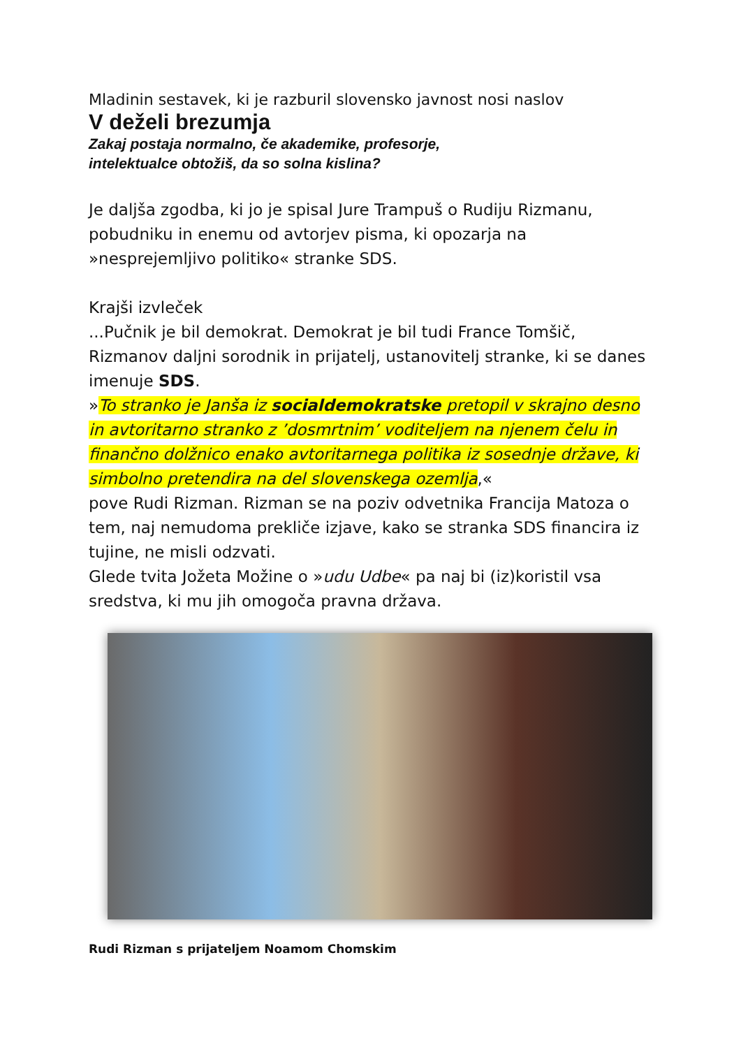Mladinin sestavek, ki je razburil slovensko javnost nosi naslov
V deželi brezumja
Zakaj postaja normalno, če akademike, profesorje,
intelektualce obtožiš, da so solna kislina?
Je daljša zgodba, ki jo je spisal Jure Trampuš o Rudiju Rizmanu, pobudniku in enemu od avtorjev pisma, ki opozarja na »nesprejemljivo politiko« stranke SDS.
Krajši izvleček
...Pučnik je bil demokrat. Demokrat je bil tudi France Tomšič, Rizmanov daljni sorodnik in prijatelj, ustanovitelj stranke, ki se danes imenuje SDS.
»To stranko je Janša iz socialdemokratske pretopil v skrajno desno in avtoritarno stranko z ’dosmrtnim’ voditeljem na njenem čelu in finančno dolžnico enako avtoritarnega politika iz sosednje države, ki simbolno pretendira na del slovenskega ozemlja,«
pove Rudi Rizman. Rizman se na poziv odvetnika Francija Matoza o tem, naj nemudoma prekliče izjave, kako se stranka SDS financira iz tujine, ne misli odzvati.
Glede tvita Jožeta Možine o »udu Udbe« pa naj bi (iz)koristil vsa sredstva, ki mu jih omogoča pravna država.
Rudi Rizman s prijateljem Noamom Chomskim